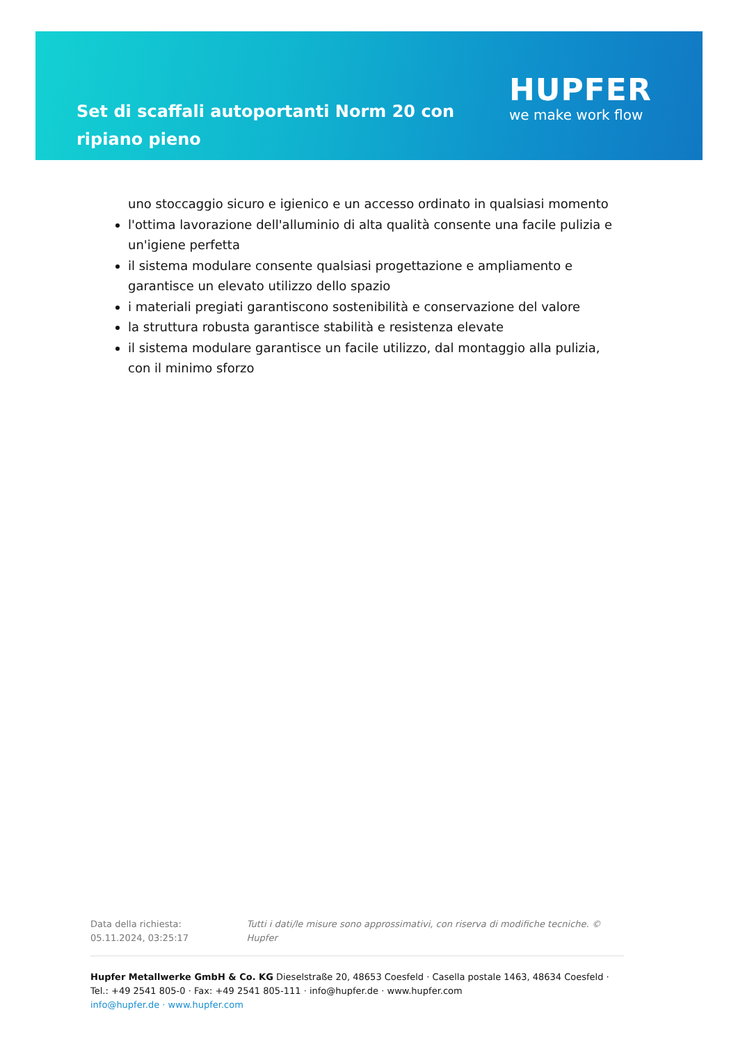Set di scaffali autoportanti Norm 20 con ripiano pieno
HUPFER
we make work flow
uno stoccaggio sicuro e igienico e un accesso ordinato in qualsiasi momento
l'ottima lavorazione dell'alluminio di alta qualità consente una facile pulizia e un'igiene perfetta
il sistema modulare consente qualsiasi progettazione e ampliamento e garantisce un elevato utilizzo dello spazio
i materiali pregiati garantiscono sostenibilità e conservazione del valore
la struttura robusta garantisce stabilità e resistenza elevate
il sistema modulare garantisce un facile utilizzo, dal montaggio alla pulizia, con il minimo sforzo
Data della richiesta: 05.11.2024, 03:25:17
Tutti i dati/le misure sono approssimativi, con riserva di modifiche tecniche. © Hupfer
Hupfer Metallwerke GmbH & Co. KG Dieselstraße 20, 48653 Coesfeld · Casella postale 1463, 48634 Coesfeld · Tel.: +49 2541 805-0 · Fax: +49 2541 805-111 · info@hupfer.de · www.hupfer.com
info@hupfer.de · www.hupfer.com